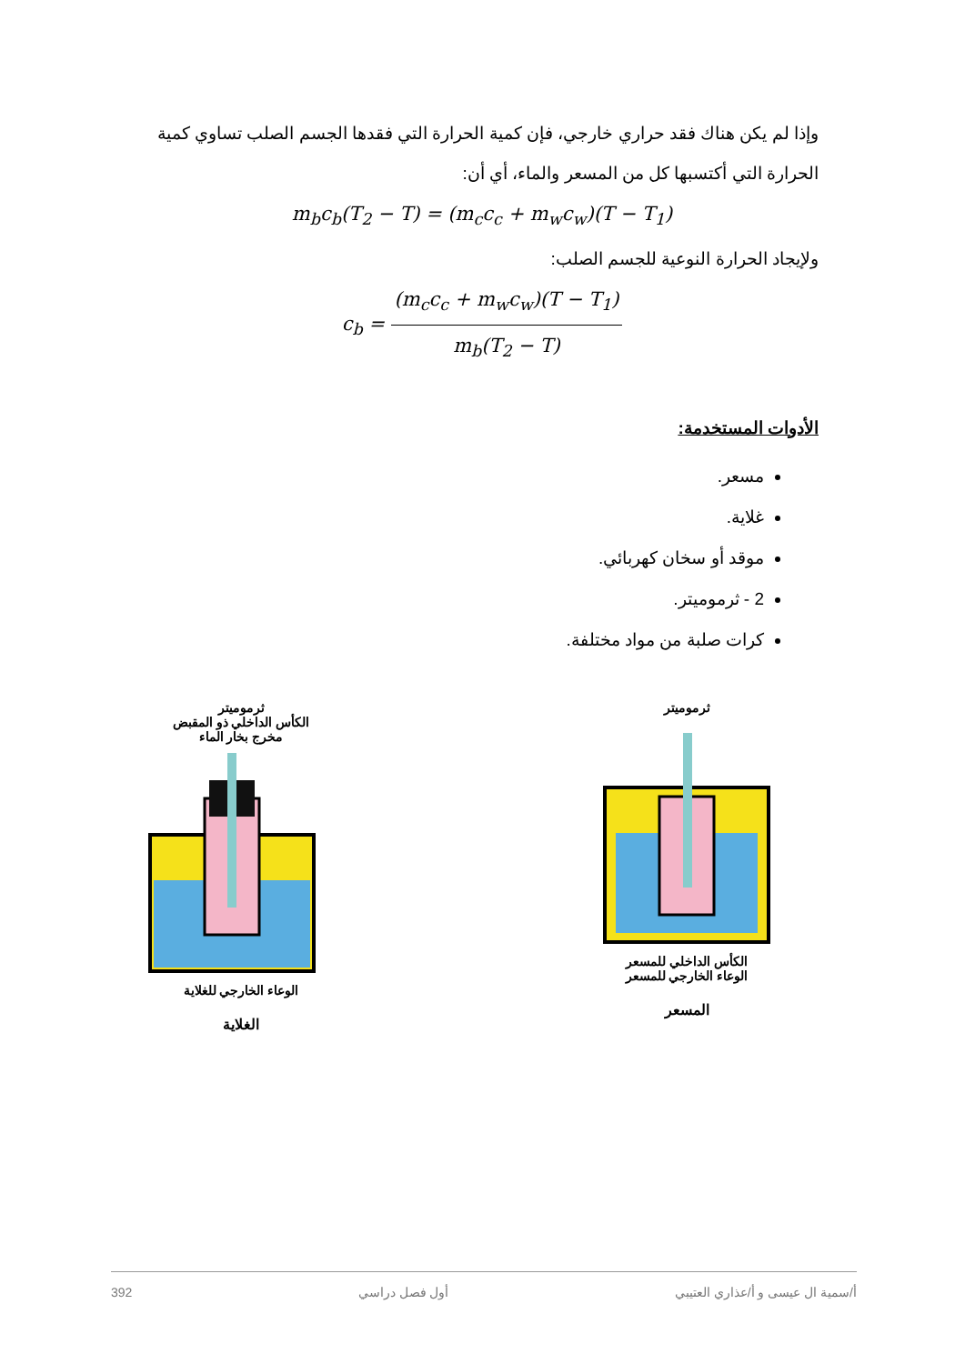وإذا لم يكن هناك فقد حراري خارجي، فإن كمية الحرارة التي فقدها الجسم الصلب تساوي كمية الحرارة التي أكتسبها كل من المسعر والماء، أي أن:
m<sub>b</sub>c<sub>b</sub>(T<sub>2</sub> − T) = (m<sub>c</sub>c<sub>c</sub> + m<sub>w</sub>c<sub>w</sub>)(T − T<sub>1</sub>)
ولإيجاد الحرارة النوعية للجسم الصلب:
c<sub>b</sub> = (m<sub>c</sub>c<sub>c</sub> + m<sub>w</sub>c<sub>w</sub>)(T − T<sub>1</sub>) m<sub>b</sub>(T<sub>2</sub> − T)
الأدوات المستخدمة:
مسعر.
غلاية.
موقد أو سخان كهربائي.
2 - ثرموميتر.
كرات صلبة من مواد مختلفة.
ثرموميتر
الكأس الداخلي ذو المقبض
مخرج بخار الماء
الوعاء الخارجي للغلاية
الغلاية
ثرموميتر
الكأس الداخلي للمسعر
الوعاء الخارجي للمسعر
المسعر
أ/سمية ال عيسى و أ/عذاري العتيبي أول فصل دراسي 392